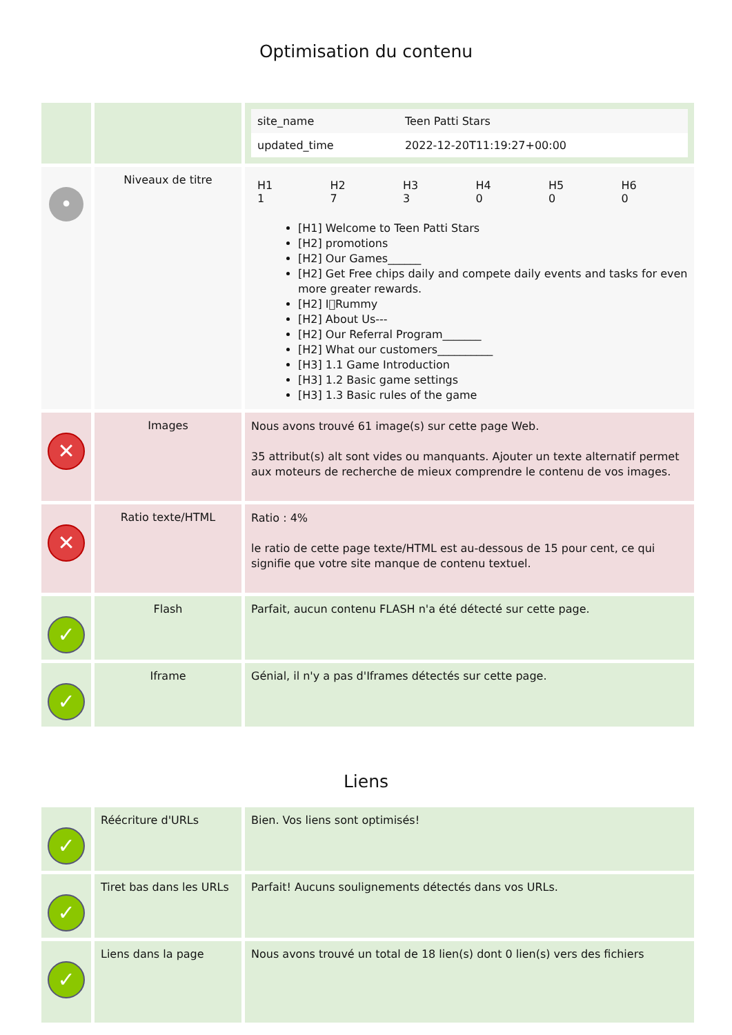Optimisation du contenu
| | | / site_name / Teen Patti Stars / / updated_time / 2022-12-20T11:19:27+00:00 / |
| • | Niveaux de titre | / H1 1 / H2 7 / H3 3 / H4 0 / H5 0 / H6 0 / [H1] Welcome to Teen Patti Stars [H2] promotions [H2] Our Games______ [H2] Get Free chips daily and compete daily events and tasks for even more greater rewards. [H2] I􀀀Rummy [H2] About Us--- [H2] Our Referral Program_______ [H2] What our customers__________ [H3] 1.1 Game Introduction [H3] 1.2 Basic game settings [H3] 1.3 Basic rules of the game |
| ✕ | Images | Nous avons trouvé 61 image(s) sur cette page Web. 35 attribut(s) alt sont vides ou manquants. Ajouter un texte alternatif permet aux moteurs de recherche de mieux comprendre le contenu de vos images. |
| ✕ | Ratio texte/HTML | Ratio : 4% le ratio de cette page texte/HTML est au-dessous de 15 pour cent, ce qui signifie que votre site manque de contenu textuel. |
| ✓ | Flash | Parfait, aucun contenu FLASH n'a été détecté sur cette page. |
| ✓ | Iframe | Génial, il n'y a pas d'Iframes détectés sur cette page. |
Liens
| ✓ | Réécriture d'URLs | Bien. Vos liens sont optimisés! |
| ✓ | Tiret bas dans les URLs | Parfait! Aucuns soulignements détectés dans vos URLs. |
| ✓ | Liens dans la page | Nous avons trouvé un total de 18 lien(s) dont 0 lien(s) vers des fichiers |